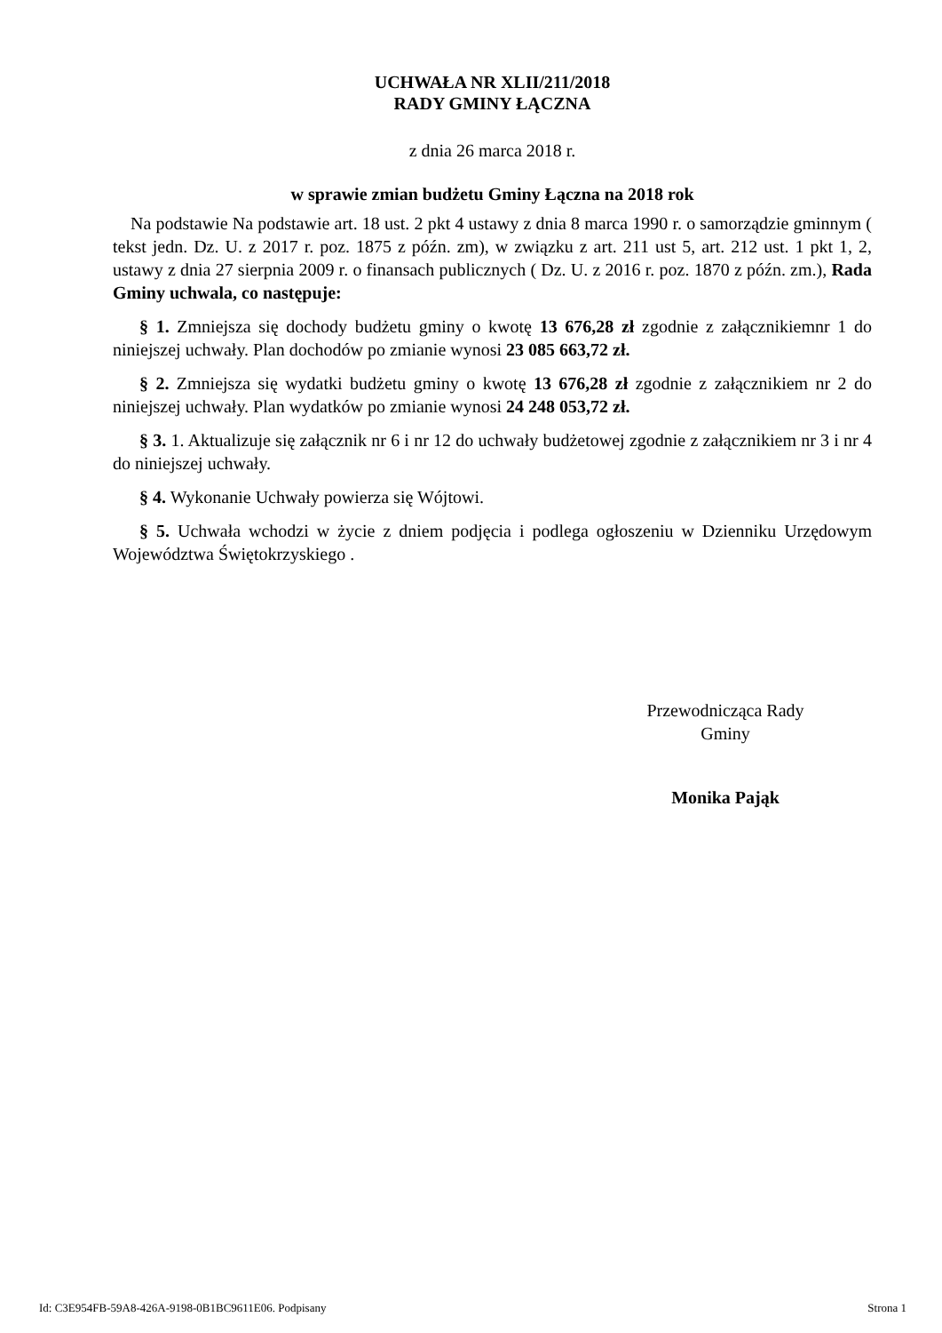UCHWAŁA NR XLII/211/2018
RADY GMINY ŁĄCZNA
z dnia 26 marca 2018 r.
w sprawie zmian budżetu Gminy Łączna na 2018 rok
Na podstawie Na podstawie art. 18 ust. 2 pkt 4 ustawy z dnia 8 marca 1990 r. o samorządzie gminnym ( tekst jedn. Dz. U. z 2017 r. poz. 1875 z późn. zm), w związku z art. 211 ust 5, art. 212 ust. 1 pkt 1, 2, ustawy z dnia 27 sierpnia 2009 r. o finansach publicznych ( Dz. U. z 2016 r. poz. 1870 z późn. zm.), Rada Gminy uchwala, co następuje:
§ 1. Zmniejsza się dochody budżetu gminy o kwotę 13 676,28 zł zgodnie z załącznikiemnr 1 do niniejszej uchwały. Plan dochodów po zmianie wynosi 23 085 663,72 zł.
§ 2. Zmniejsza się wydatki budżetu gminy o kwotę 13 676,28 zł zgodnie z załącznikiem nr 2 do niniejszej uchwały. Plan wydatków po zmianie wynosi 24 248 053,72 zł.
§ 3. 1. Aktualizuje się załącznik nr 6 i nr 12 do uchwały budżetowej zgodnie z załącznikiem nr 3 i nr 4 do niniejszej uchwały.
§ 4. Wykonanie Uchwały powierza się Wójtowi.
§ 5. Uchwała wchodzi w życie z dniem podjęcia i podlega ogłoszeniu w Dzienniku Urzędowym Województwa Świętokrzyskiego .
Przewodnicząca Rady
Gminy
Monika Pająk
Id: C3E954FB-59A8-426A-9198-0B1BC9611E06. Podpisany Strona 1